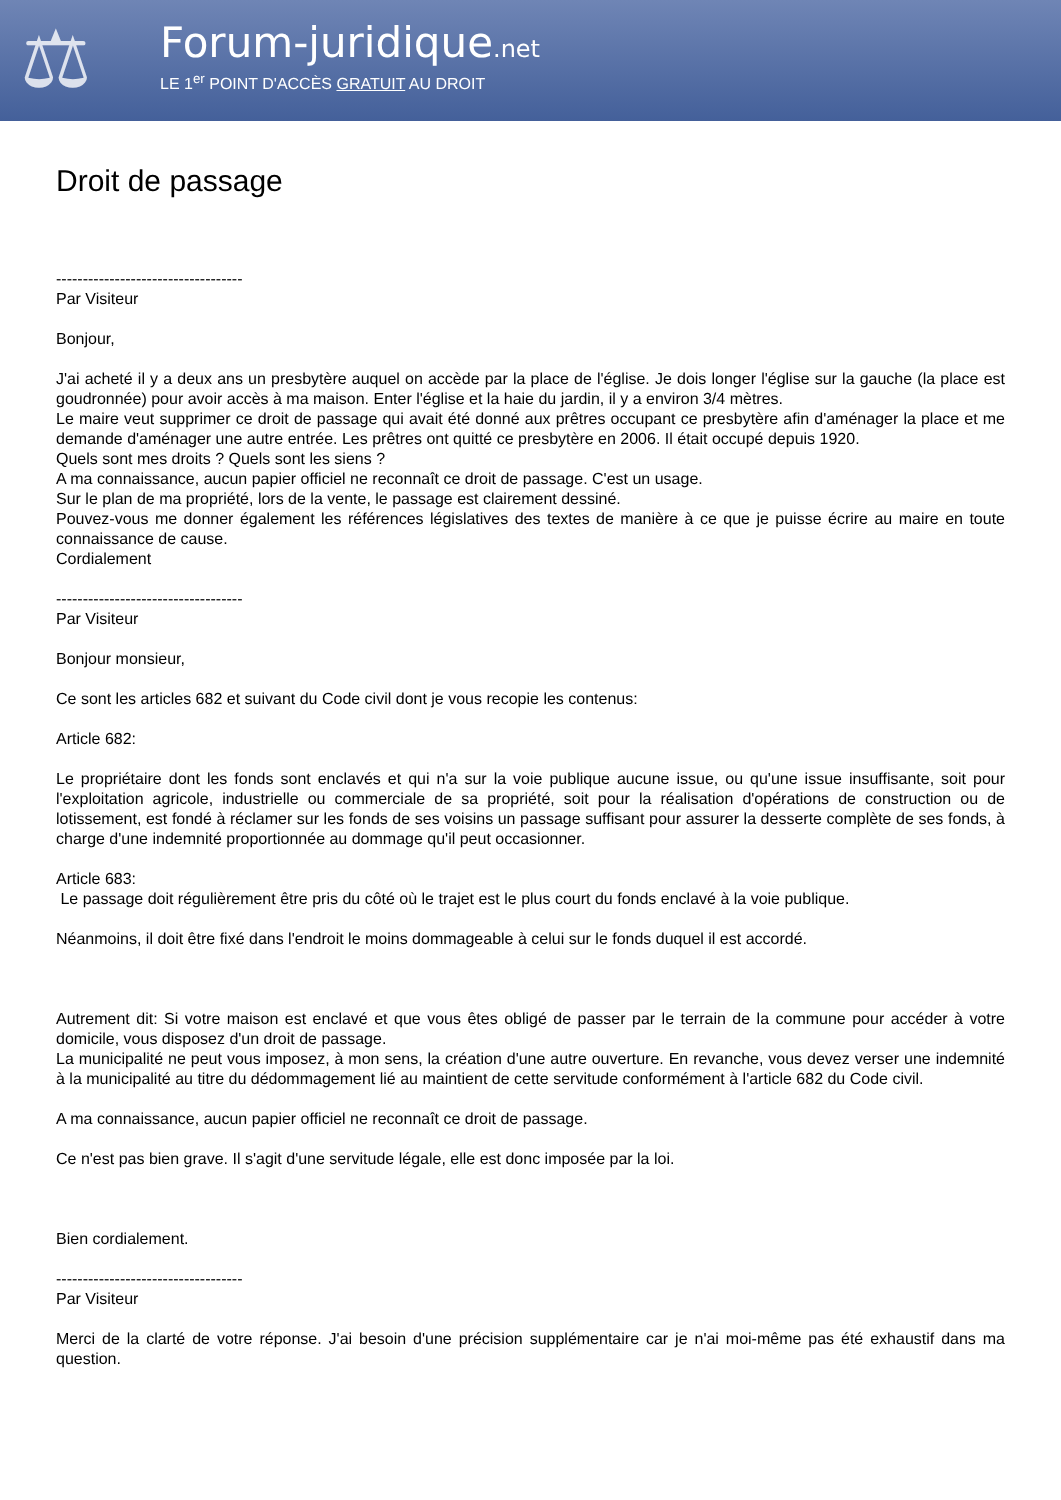⚖
Forum-juridique.net
LE 1<sup>er</sup> POINT D'ACCÈS GRATUIT AU DROIT
Droit de passage
-----------------------------------
Par Visiteur
Bonjour,
J'ai acheté il y a deux ans un presbytère auquel on accède par la place de l'église. Je dois longer l'église sur la gauche (la place est goudronnée) pour avoir accès à ma maison. Enter l'église et la haie du jardin, il y a environ 3/4 mètres.
Le maire veut supprimer ce droit de passage qui avait été donné aux prêtres occupant ce presbytère afin d'aménager la place et me demande d'aménager une autre entrée. Les prêtres ont quitté ce presbytère en 2006. Il était occupé depuis 1920.
Quels sont mes droits ? Quels sont les siens ?
A ma connaissance, aucun papier officiel ne reconnaît ce droit de passage. C'est un usage.
Sur le plan de ma propriété, lors de la vente, le passage est clairement dessiné.
Pouvez-vous me donner également les références législatives des textes de manière à ce que je puisse écrire au maire en toute connaissance de cause.
Cordialement
-----------------------------------
Par Visiteur
Bonjour monsieur,
Ce sont les articles 682 et suivant du Code civil dont je vous recopie les contenus:
Article 682:
Le propriétaire dont les fonds sont enclavés et qui n'a sur la voie publique aucune issue, ou qu'une issue insuffisante, soit pour l'exploitation agricole, industrielle ou commerciale de sa propriété, soit pour la réalisation d'opérations de construction ou de lotissement, est fondé à réclamer sur les fonds de ses voisins un passage suffisant pour assurer la desserte complète de ses fonds, à charge d'une indemnité proportionnée au dommage qu'il peut occasionner.
Article 683:
Le passage doit régulièrement être pris du côté où le trajet est le plus court du fonds enclavé à la voie publique.
Néanmoins, il doit être fixé dans l'endroit le moins dommageable à celui sur le fonds duquel il est accordé.
Autrement dit: Si votre maison est enclavé et que vous êtes obligé de passer par le terrain de la commune pour accéder à votre domicile, vous disposez d'un droit de passage.
La municipalité ne peut vous imposez, à mon sens, la création d'une autre ouverture. En revanche, vous devez verser une indemnité à la municipalité au titre du dédommagement lié au maintient de cette servitude conformément à l'article 682 du Code civil.
A ma connaissance, aucun papier officiel ne reconnaît ce droit de passage.
Ce n'est pas bien grave. Il s'agit d'une servitude légale, elle est donc imposée par la loi.
Bien cordialement.
-----------------------------------
Par Visiteur
Merci de la clarté de votre réponse. J'ai besoin d'une précision supplémentaire car je n'ai moi-même pas été exhaustif dans ma question.